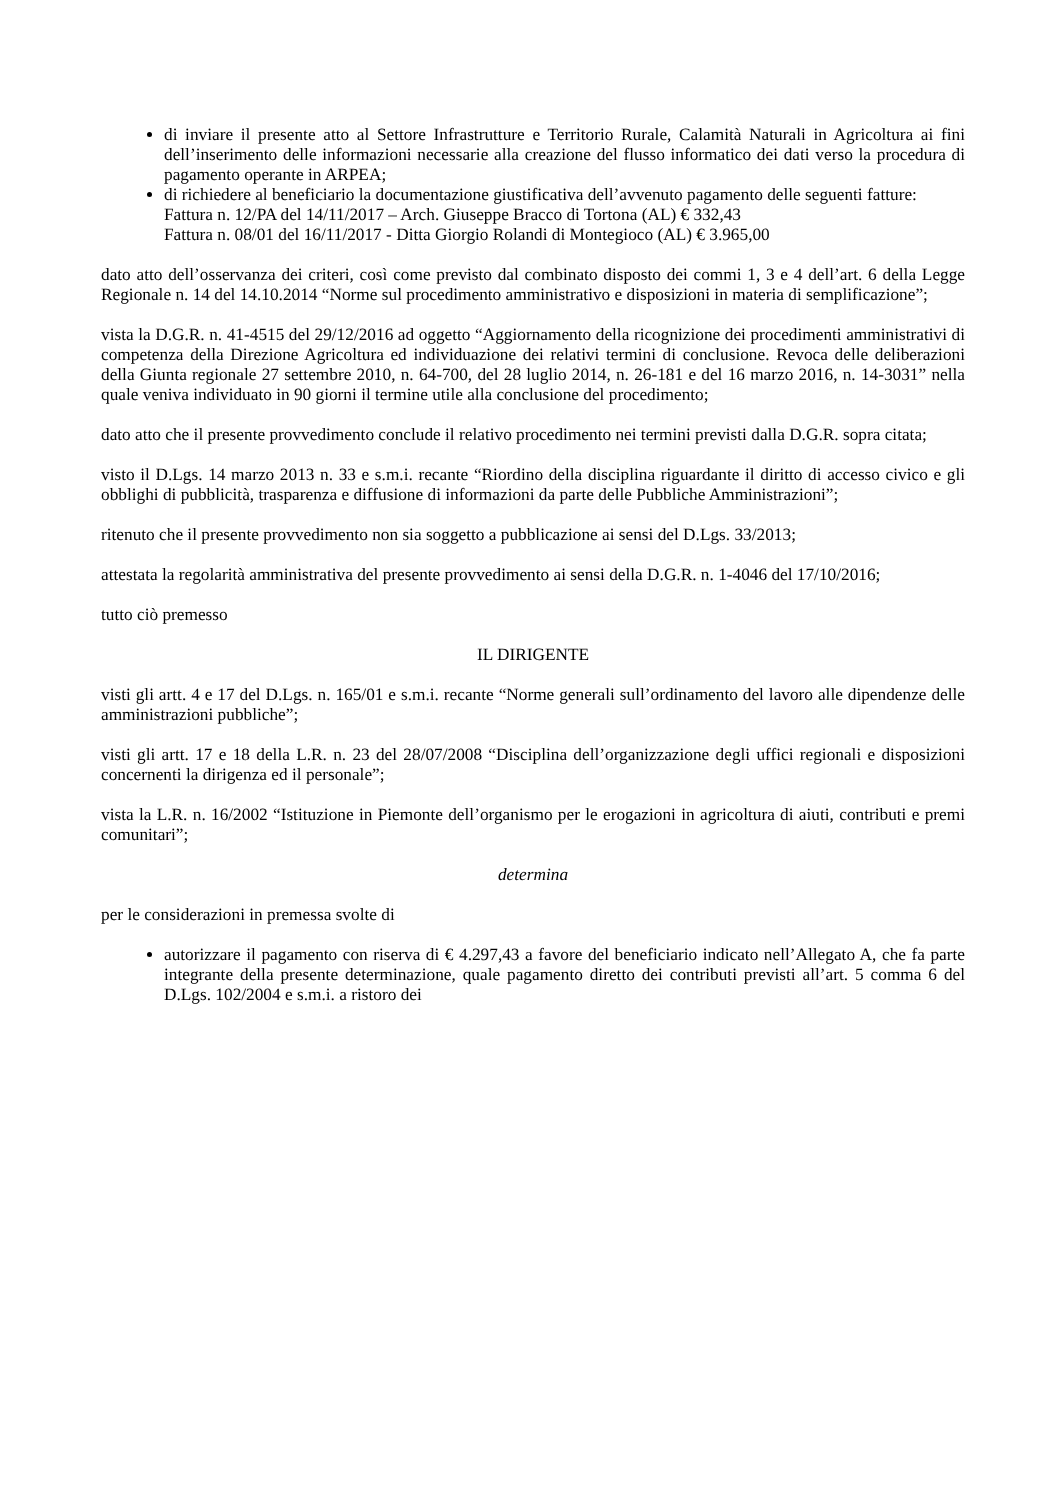di inviare il presente atto al Settore Infrastrutture e Territorio Rurale, Calamità Naturali in Agricoltura ai fini dell’inserimento delle informazioni necessarie alla creazione del flusso informatico dei dati verso la procedura di pagamento operante in ARPEA;
di richiedere al beneficiario la documentazione giustificativa dell’avvenuto pagamento delle seguenti fatture:
Fattura n. 12/PA del 14/11/2017 – Arch. Giuseppe Bracco di Tortona (AL) € 332,43
Fattura n. 08/01 del 16/11/2017 - Ditta Giorgio Rolandi di Montegioco (AL) € 3.965,00
dato atto dell’osservanza dei criteri, così come previsto dal combinato disposto dei commi 1, 3 e 4 dell’art. 6 della Legge Regionale n. 14 del 14.10.2014 “Norme sul procedimento amministrativo e disposizioni in materia di semplificazione”;
vista la D.G.R. n. 41-4515 del 29/12/2016 ad oggetto “Aggiornamento della ricognizione dei procedimenti amministrativi di competenza della Direzione Agricoltura ed individuazione dei relativi termini di conclusione. Revoca delle deliberazioni della Giunta regionale 27 settembre 2010, n. 64-700, del 28 luglio 2014, n. 26-181 e del 16 marzo 2016, n. 14-3031” nella quale veniva individuato in 90 giorni il termine utile alla conclusione del procedimento;
dato atto che il presente provvedimento conclude il relativo procedimento nei termini previsti dalla D.G.R. sopra citata;
visto il D.Lgs. 14 marzo 2013 n. 33 e s.m.i. recante “Riordino della disciplina riguardante il diritto di accesso civico e gli obblighi di pubblicità, trasparenza e diffusione di informazioni da parte delle Pubbliche Amministrazioni”;
ritenuto che il presente provvedimento non sia soggetto a pubblicazione ai sensi del D.Lgs. 33/2013;
attestata la regolarità amministrativa del presente provvedimento ai sensi della D.G.R. n. 1-4046 del 17/10/2016;
tutto ciò premesso
IL DIRIGENTE
visti gli artt. 4 e 17 del D.Lgs. n. 165/01 e s.m.i. recante “Norme generali sull’ordinamento del lavoro alle dipendenze delle amministrazioni pubbliche”;
visti gli artt. 17 e 18 della L.R. n. 23 del 28/07/2008 “Disciplina dell’organizzazione degli uffici regionali e disposizioni concernenti la dirigenza ed il personale”;
vista la L.R. n. 16/2002 “Istituzione in Piemonte dell’organismo per le erogazioni in agricoltura di aiuti, contributi e premi comunitari”;
determina
per le considerazioni in premessa svolte di
autorizzare il pagamento con riserva di € 4.297,43 a favore del beneficiario indicato nell’Allegato A, che fa parte integrante della presente determinazione, quale pagamento diretto dei contributi previsti all’art. 5 comma 6 del D.Lgs. 102/2004 e s.m.i. a ristoro dei